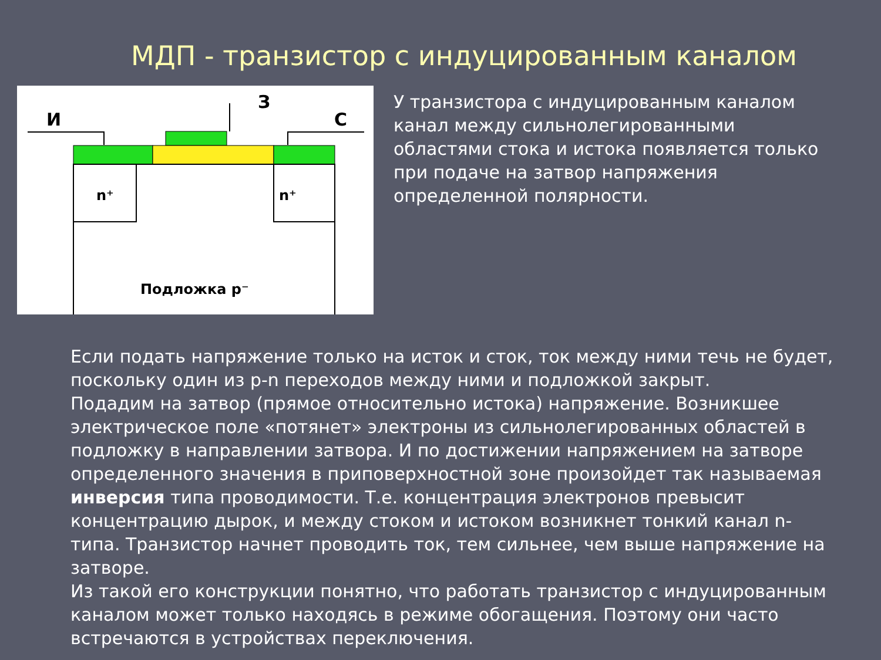МДП - транзистор с индуцированным каналом
И
З
С
n⁺
n⁺
Подложка p⁻
У транзистора с индуцированным каналом канал между сильнолегированными областями стока и истока появляется только при подаче на затвор напряжения определенной полярности.
Если подать напряжение только на исток и сток, ток между ними течь не будет, поскольку один из p-n переходов между ними и подложкой закрыт.
Подадим на затвор (прямое относительно истока) напряжение. Возникшее электрическое поле «потянет» электроны из сильнолегированных областей в подложку в направлении затвора. И по достижении напряжением на затворе определенного значения в приповерхностной зоне произойдет так называемая инверсия типа проводимости. Т.е. концентрация электронов превысит концентрацию дырок, и между стоком и истоком возникнет тонкий канал n-типа. Транзистор начнет проводить ток, тем сильнее, чем выше напряжение на затворе.
Из такой его конструкции понятно, что работать транзистор с индуцированным каналом может только находясь в режиме обогащения. Поэтому они часто встречаются в устройствах переключения.